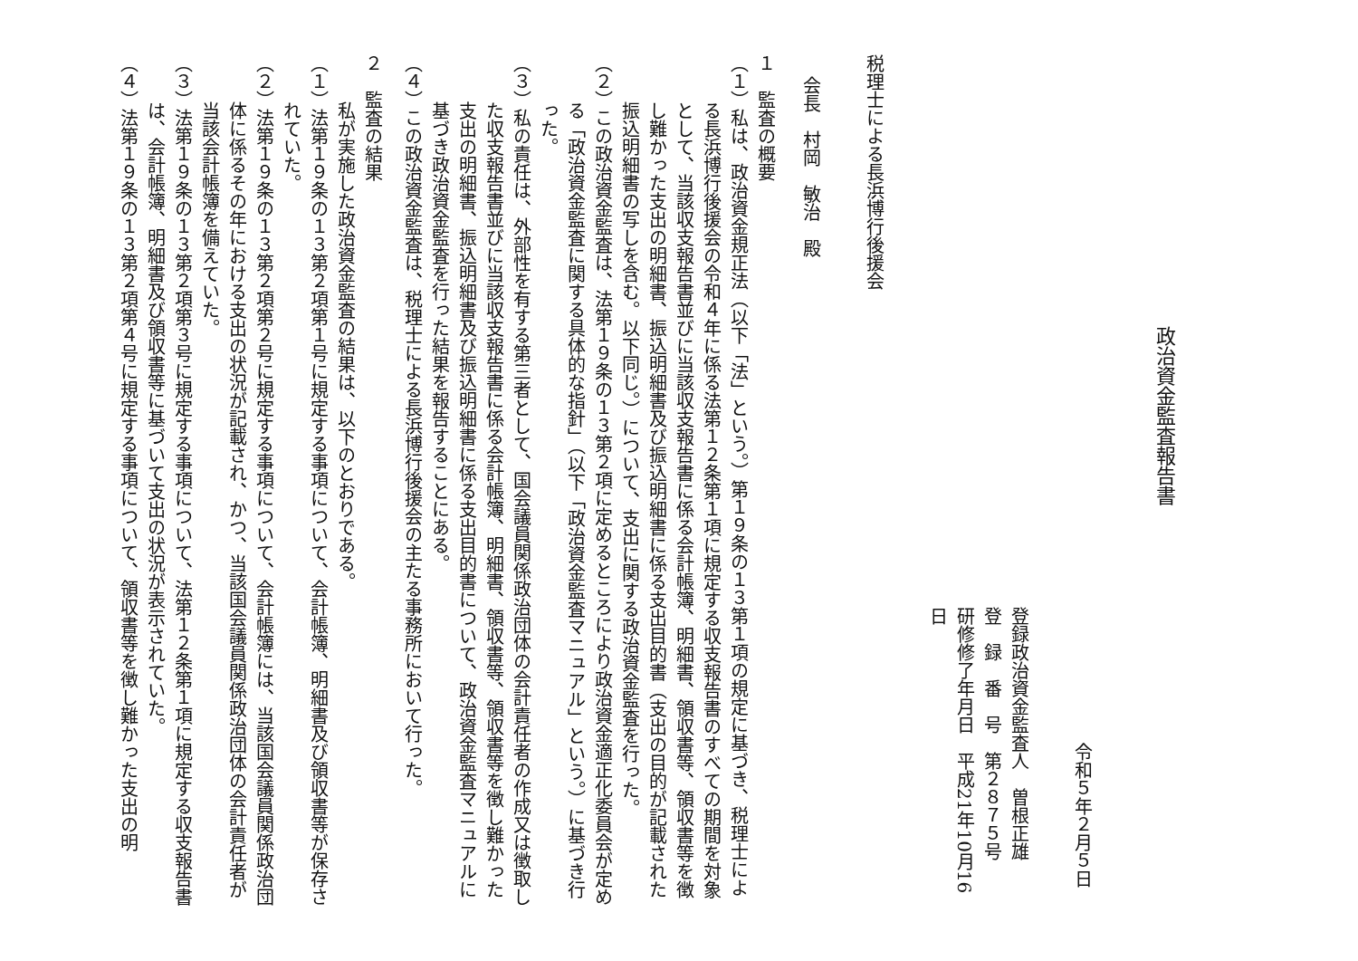政治資金監査報告書
令和５年２月５日
登録政治資金監査人　曽根正雄
登　録　番　号　第２８７５号
研修修了年月日　平成21年10月16日
税理士による長浜博行後援会
会長　村岡　敏治　殿
１　監査の概要
（１）私は、政治資金規正法（以下「法」という。）第１９条の１３第１項の規定に基づき、税理士による長浜博行後援会の令和４年に係る法第１２条第１項に規定する収支報告書のすべての期間を対象として、当該収支報告書並びに当該収支報告書に係る会計帳簿、明細書、領収書等、領収書等を徴し難かった支出の明細書、振込明細書及び振込明細書に係る支出目的書（支出の目的が記載された振込明細書の写しを含む。以下同じ。）について、支出に関する政治資金監査を行った。
（２）この政治資金監査は、法第１９条の１３第２項に定めるところにより政治資金適正化委員会が定める「政治資金監査に関する具体的な指針」（以下「政治資金監査マニュアル」という。）に基づき行った。
（３）私の責任は、外部性を有する第三者として、国会議員関係政治団体の会計責任者の作成又は徴取した収支報告書並びに当該収支報告書に係る会計帳簿、明細書、領収書等、領収書等を徴し難かった支出の明細書、振込明細書及び振込明細書に係る支出目的書について、政治資金監査マニュアルに基づき政治資金監査を行った結果を報告することにある。
（４）この政治資金監査は、税理士による長浜博行後援会の主たる事務所において行った。
２　監査の結果
私が実施した政治資金監査の結果は、以下のとおりである。
（１）法第１９条の１３第２項第１号に規定する事項について、会計帳簿、明細書及び領収書等が保存されていた。
（２）法第１９条の１３第２項第２号に規定する事項について、会計帳簿には、当該国会議員関係政治団体に係るその年における支出の状況が記載され、かつ、当該国会議員関係政治団体の会計責任者が当該会計帳簿を備えていた。
（３）法第１９条の１３第２項第３号に規定する事項について、法第１２条第１項に規定する収支報告書は、会計帳簿、明細書及び領収書等に基づいて支出の状況が表示されていた。
（４）法第１９条の１３第２項第４号に規定する事項について、領収書等を徴し難かった支出の明